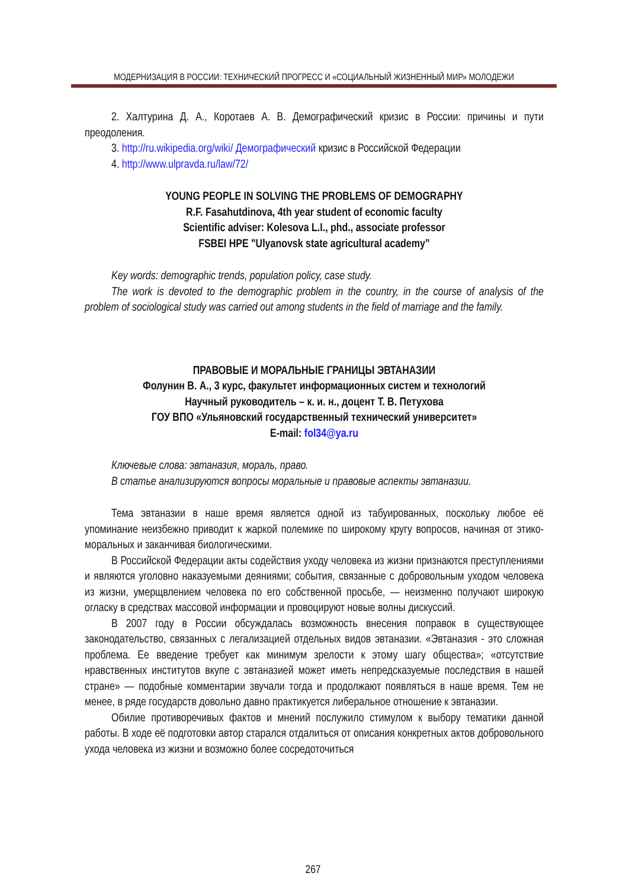МОДЕРНИЗАЦИЯ В РОССИИ: ТЕХНИЧЕСКИЙ ПРОГРЕСС И «СОЦИАЛЬНЫЙ ЖИЗНЕННЫЙ МИР» МОЛОДЕЖИ
2. Халтурина Д. А., Коротаев А. В. Демографический кризис в России: причины и пути преодоления.
3. http://ru.wikipedia.org/wiki/ Демографический кризис в Российской Федерации
4. http://www.ulpravda.ru/law/72/
YOUNG PEOPLE IN SOLVING THE PROBLEMS OF DEMOGRAPHY
R.F. Fasahutdinova, 4th year student of economic faculty
Scientific adviser: Kolesova L.I., phd., associate professor
FSBEI HPE "Ulyanovsk state agricultural academy”
Key words: demographic trends, population policy, case study.
The work is devoted to the demographic problem in the country, in the course of analysis of the problem of sociological study was carried out among students in the field of marriage and the family.
ПРАВОВЫЕ И МОРАЛЬНЫЕ ГРАНИЦЫ ЭВТАНАЗИИ
Фолунин В. А., 3 курс, факультет информационных систем и технологий
Научный руководитель – к. и. н., доцент Т. В. Петухова
ГОУ ВПО «Ульяновский государственный технический университет»
E-mail: fol34@ya.ru
Ключевые слова: эвтаназия, мораль, право.
В статье анализируются вопросы моральные и правовые аспекты эвтаназии.
Тема эвтаназии в наше время является одной из табуированных, поскольку любое её упоминание неизбежно приводит к жаркой полемике по широкому кругу вопросов, начиная от этико-моральных и заканчивая биологическими.
В Российской Федерации акты содействия уходу человека из жизни признаются преступлениями и являются уголовно наказуемыми деяниями; события, связанные с добровольным уходом человека из жизни, умерщвлением человека по его собственной просьбе, — неизменно получают широкую огласку в средствах массовой информации и провоцируют новые волны дискуссий.
В 2007 году в России обсуждалась возможность внесения поправок в существующее законодательство, связанных с легализацией отдельных видов эвтаназии. «Эвтаназия - это сложная проблема. Ее введение требует как минимум зрелости к этому шагу общества»; «отсутствие нравственных институтов вкупе с эвтаназией может иметь непредсказуемые последствия в нашей стране» — подобные комментарии звучали тогда и продолжают появляться в наше время. Тем не менее, в ряде государств довольно давно практикуется либеральное отношение к эвтаназии.
Обилие противоречивых фактов и мнений послужило стимулом к выбору тематики данной работы. В ходе её подготовки автор старался отдалиться от описания конкретных актов добровольного ухода человека из жизни и возможно более сосредоточиться
267